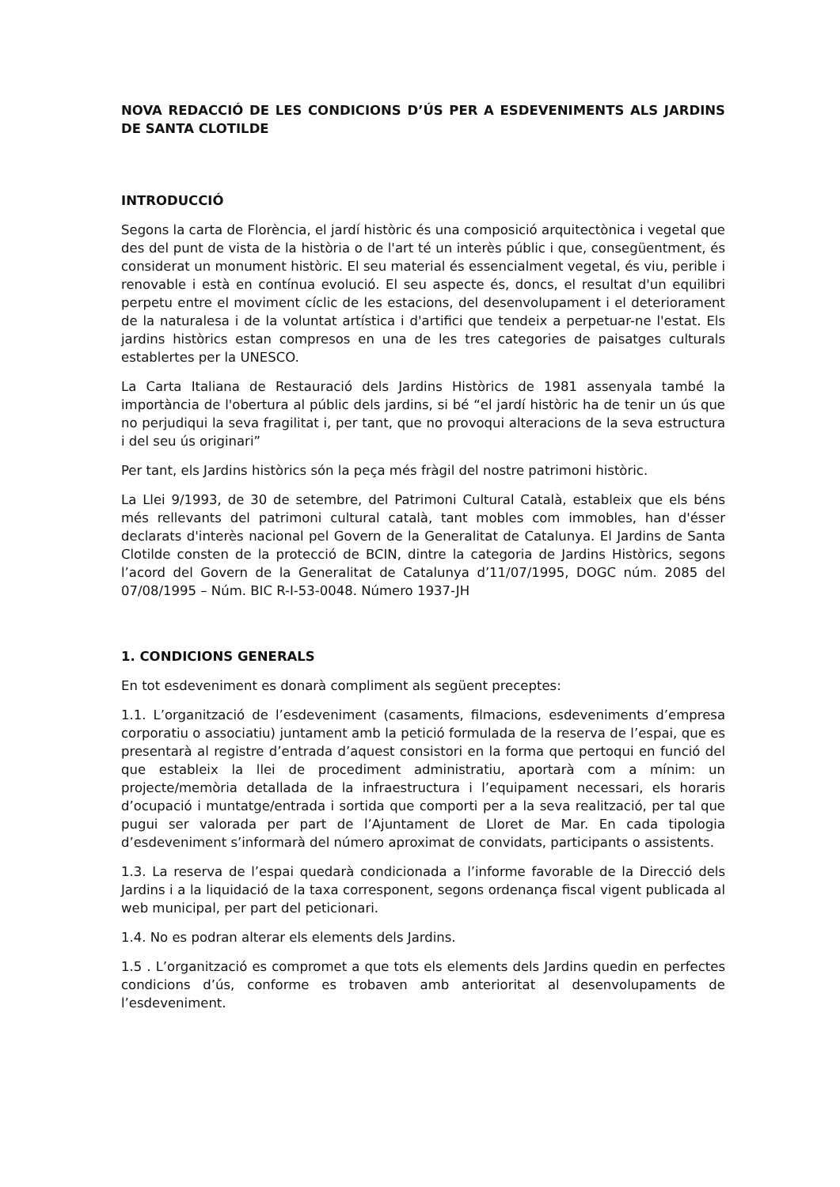NOVA REDACCIÓ DE LES CONDICIONS D’ÚS PER A ESDEVENIMENTS ALS JARDINS DE SANTA CLOTILDE
INTRODUCCIÓ
Segons la carta de Florència, el jardí històric és una composició arquitectònica i vegetal que des del punt de vista de la història o de l'art té un interès públic i que, consegüentment, és considerat un monument històric. El seu material és essencialment vegetal, és viu, perible i renovable i està en contínua evolució. El seu aspecte és, doncs, el resultat d'un equilibri perpetu entre el moviment cíclic de les estacions, del desenvolupament i el deteriorament de la naturalesa i de la voluntat artística i d'artifici que tendeix a perpetuar-ne l'estat. Els jardins històrics estan compresos en una de les tres categories de paisatges culturals establertes per la UNESCO.
La Carta Italiana de Restauració dels Jardins Històrics de 1981 assenyala també la importància de l'obertura al públic dels jardins, si bé “el jardí històric ha de tenir un ús que no perjudiqui la seva fragilitat i, per tant, que no provoqui alteracions de la seva estructura i del seu ús originari”
Per tant, els Jardins històrics són la peça més fràgil del nostre patrimoni històric.
La Llei 9/1993, de 30 de setembre, del Patrimoni Cultural Català, estableix que els béns més rellevants del patrimoni cultural català, tant mobles com immobles, han d'ésser declarats d'interès nacional pel Govern de la Generalitat de Catalunya. El Jardins de Santa Clotilde consten de la protecció de BCIN, dintre la categoria de Jardins Històrics, segons l’acord del Govern de la Generalitat de Catalunya d’11/07/1995, DOGC núm. 2085 del 07/08/1995 – Núm. BIC R-I-53-0048. Número 1937-JH
1. CONDICIONS GENERALS
En tot esdeveniment es donarà compliment als següent preceptes:
1.1. L’organització de l’esdeveniment (casaments, filmacions, esdeveniments d’empresa corporatiu o associatiu) juntament amb la petició formulada de la reserva de l’espai, que es presentarà al registre d’entrada d’aquest consistori en la forma que pertoqui en funció del que estableix la llei de procediment administratiu, aportarà com a mínim: un projecte/memòria detallada de la infraestructura i l’equipament necessari, els horaris d’ocupació i muntatge/entrada i sortida que comporti per a la seva realització, per tal que pugui ser valorada per part de l’Ajuntament de Lloret de Mar. En cada tipologia d’esdeveniment s’informarà del número aproximat de convidats, participants o assistents.
1.3. La reserva de l’espai quedarà condicionada a l’informe favorable de la Direcció dels Jardins i a la liquidació de la taxa corresponent, segons ordenança fiscal vigent publicada al web municipal, per part del peticionari.
1.4. No es podran alterar els elements dels Jardins.
1.5 . L’organització es compromet a que tots els elements dels Jardins quedin en perfectes condicions d’ús, conforme es trobaven amb anterioritat al desenvolupaments de l’esdeveniment.